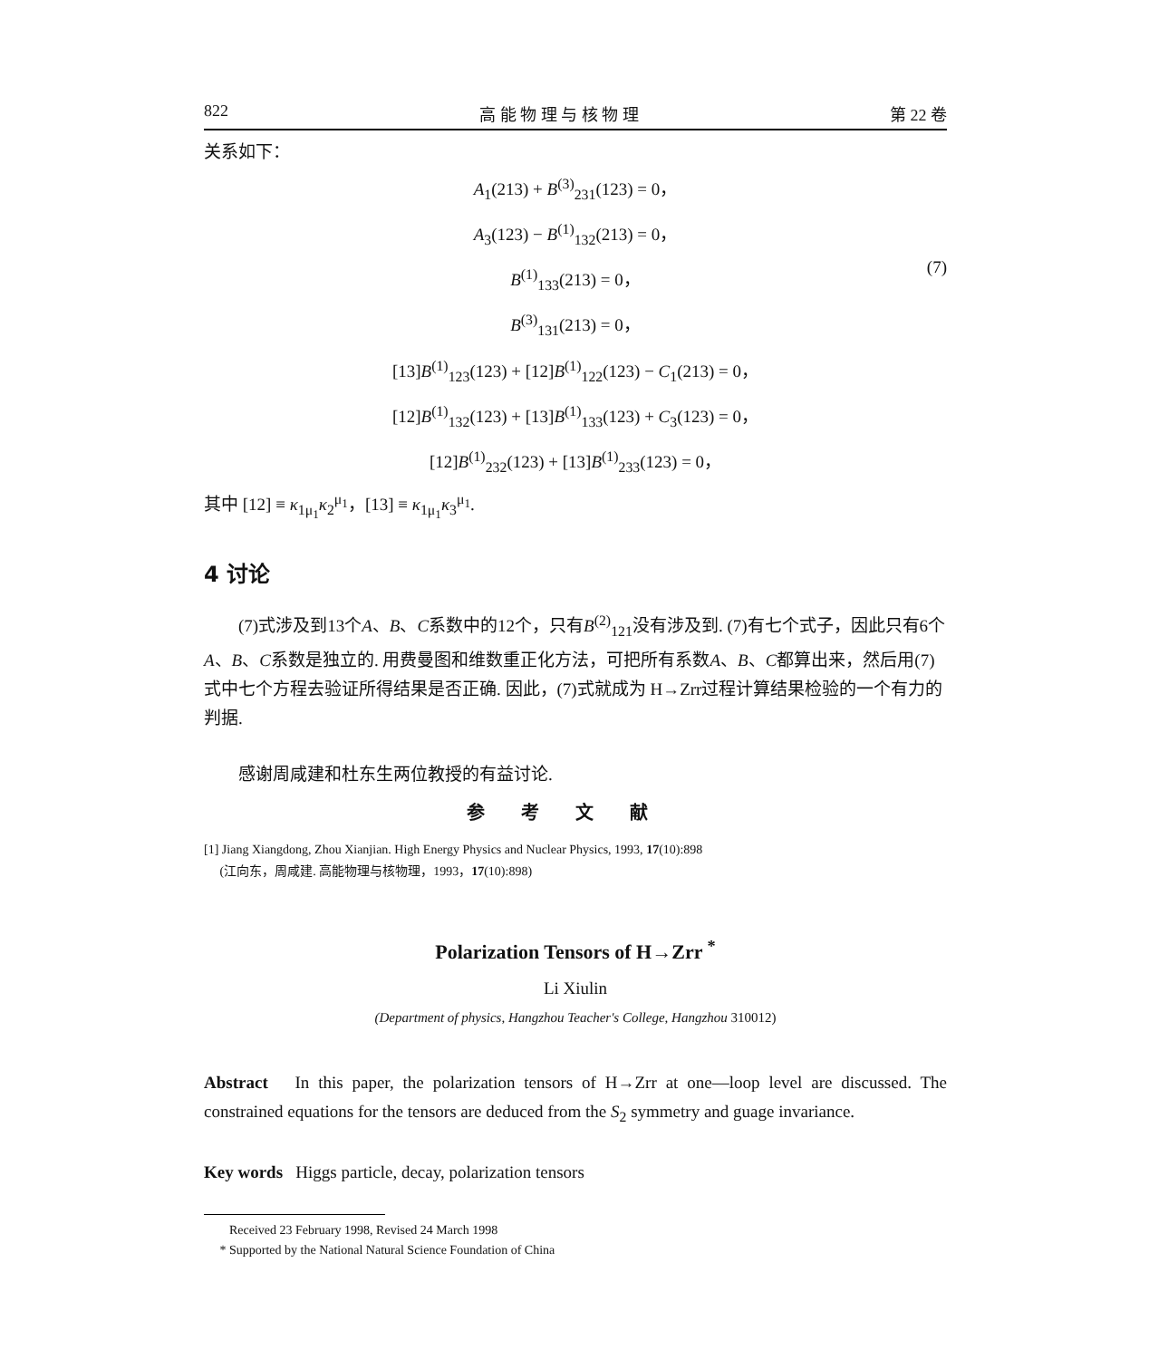822 高 能 物 理 与 核 物 理 第 22 卷
关系如下：
A<sub>1</sub>(213) + B<sup>(3)</sup><sub>231</sub>(123) = 0，
A<sub>3</sub>(123) − B<sup>(1)</sup><sub>132</sub>(213) = 0，
B<sup>(1)</sup><sub>133</sub>(213) = 0，
B<sup>(3)</sup><sub>131</sub>(213) = 0，
[13]B<sup>(1)</sup><sub>123</sub>(123) + [12]B<sup>(1)</sup><sub>122</sub>(123) − C<sub>1</sub>(213) = 0，
[12]B<sup>(1)</sup><sub>132</sub>(123) + [13]B<sup>(1)</sup><sub>133</sub>(123) + C<sub>3</sub>(123) = 0，
[12]B<sup>(1)</sup><sub>232</sub>(123) + [13]B<sup>(1)</sup><sub>233</sub>(123) = 0，
(7)
其中 [12] ≡ κ<sub>1μ<sub>1</sub></sub>κ<sub>2</sub><sup>μ<sub>1</sub></sup>，[13] ≡ κ<sub>1μ<sub>1</sub></sub>κ<sub>3</sub><sup>μ<sub>1</sub></sup>.
4 讨论
(7)式涉及到13个A、B、C系数中的12个，只有B<sup>(2)</sup><sub>121</sub>没有涉及到. (7)有七个式子，因此只有6个A、B、C系数是独立的. 用费曼图和维数重正化方法，可把所有系数A、B、C都算出来，然后用(7)式中七个方程去验证所得结果是否正确. 因此，(7)式就成为 H→Zrr过程计算结果检验的一个有力的判据.
感谢周咸建和杜东生两位教授的有益讨论.
参考文献
[1] Jiang Xiangdong, Zhou Xianjian. High Energy Physics and Nuclear Physics, 1993, 17(10):898
(江向东，周咸建. 高能物理与核物理，1993，17(10):898)
Polarization Tensors of H→Zrr <sup>*</sup>
Li Xiulin
(Department of physics, Hangzhou Teacher's College, Hangzhou 310012)
Abstract In this paper, the polarization tensors of H→Zrr at one—loop level are discussed. The constrained equations for the tensors are deduced from the S<sub>2</sub> symmetry and guage invariance.
Key words Higgs particle, decay, polarization tensors
Received 23 February 1998, Revised 24 March 1998
* Supported by the National Natural Science Foundation of China